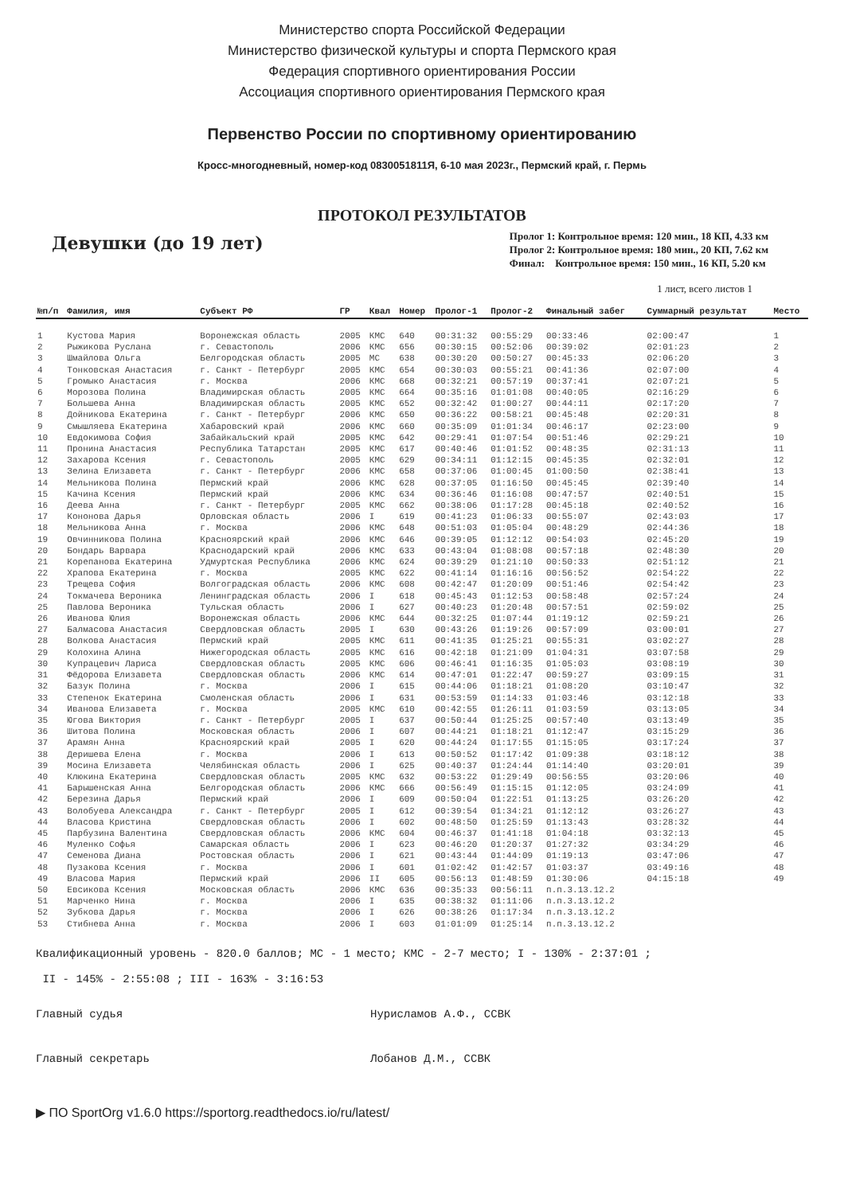Министерство спорта Российской Федерации
Министерство физической культуры и спорта Пермского края
Федерация спортивного ориентирования России
Ассоциация спортивного ориентирования Пермского края
Первенство России по спортивному ориентированию
Кросс-многодневный, номер-код 0830051811Я, 6-10 мая 2023г., Пермский край, г. Пермь
ПРОТОКОЛ РЕЗУЛЬТАТОВ
Девушки (до 19 лет)
Пролог 1: Контрольное время: 120 мин., 18 КП, 4.33 км
Пролог 2: Контрольное время: 180 мин., 20 КП, 7.62 км
Финал: Контрольное время: 150 мин., 16 КП, 5.20 км
1 лист, всего листов 1
| №п/п | Фамилия, имя | Субъект РФ | ГР | Квал | Номер | Пролог-1 | Пролог-2 | Финальный забег | Суммарный результат | Место |
| --- | --- | --- | --- | --- | --- | --- | --- | --- | --- | --- |
| 1 | Кустова Мария | Воронежская область | 2005 | КМС | 640 | 00:31:32 | 00:55:29 | 00:33:46 | 02:00:47 | 1 |
| 2 | Рыжикова Руслана | г. Севастополь | 2006 | КМС | 656 | 00:30:15 | 00:52:06 | 00:39:02 | 02:01:23 | 2 |
| 3 | Шмайлова Ольга | Белгородская область | 2005 | МС | 638 | 00:30:20 | 00:50:27 | 00:45:33 | 02:06:20 | 3 |
| 4 | Тонковская Анастасия | г. Санкт - Петербург | 2005 | КМС | 654 | 00:30:03 | 00:55:21 | 00:41:36 | 02:07:00 | 4 |
| 5 | Громыко Анастасия | г. Москва | 2006 | КМС | 668 | 00:32:21 | 00:57:19 | 00:37:41 | 02:07:21 | 5 |
| 6 | Морозова Полина | Владимирская область | 2005 | КМС | 664 | 00:35:16 | 01:01:08 | 00:40:05 | 02:16:29 | 6 |
| 7 | Большева Анна | Владимирская область | 2005 | КМС | 652 | 00:32:42 | 01:00:27 | 00:44:11 | 02:17:20 | 7 |
| 8 | Дойникова Екатерина | г. Санкт - Петербург | 2006 | КМС | 650 | 00:36:22 | 00:58:21 | 00:45:48 | 02:20:31 | 8 |
| 9 | Смышляева Екатерина | Хабаровский край | 2006 | КМС | 660 | 00:35:09 | 01:01:34 | 00:46:17 | 02:23:00 | 9 |
| 10 | Евдокимова София | Забайкальский край | 2005 | КМС | 642 | 00:29:41 | 01:07:54 | 00:51:46 | 02:29:21 | 10 |
| 11 | Пронина Анастасия | Республика Татарстан | 2005 | КМС | 617 | 00:40:46 | 01:01:52 | 00:48:35 | 02:31:13 | 11 |
| 12 | Захарова Ксения | г. Севастополь | 2005 | КМС | 629 | 00:34:11 | 01:12:15 | 00:45:35 | 02:32:01 | 12 |
| 13 | Зелина Елизавета | г. Санкт - Петербург | 2006 | КМС | 658 | 00:37:06 | 01:00:45 | 01:00:50 | 02:38:41 | 13 |
| 14 | Мельникова Полина | Пермский край | 2006 | КМС | 628 | 00:37:05 | 01:16:50 | 00:45:45 | 02:39:40 | 14 |
| 15 | Качина Ксения | Пермский край | 2006 | КМС | 634 | 00:36:46 | 01:16:08 | 00:47:57 | 02:40:51 | 15 |
| 16 | Деева Анна | г. Санкт - Петербург | 2005 | КМС | 662 | 00:38:06 | 01:17:28 | 00:45:18 | 02:40:52 | 16 |
| 17 | Кононова Дарья | Орловская область | 2006 | I | 619 | 00:41:23 | 01:06:33 | 00:55:07 | 02:43:03 | 17 |
| 18 | Мельникова Анна | г. Москва | 2006 | КМС | 648 | 00:51:03 | 01:05:04 | 00:48:29 | 02:44:36 | 18 |
| 19 | Овчинникова Полина | Красноярский край | 2006 | КМС | 646 | 00:39:05 | 01:12:12 | 00:54:03 | 02:45:20 | 19 |
| 20 | Бондарь Варвара | Краснодарский край | 2006 | КМС | 633 | 00:43:04 | 01:08:08 | 00:57:18 | 02:48:30 | 20 |
| 21 | Корепанова Екатерина | Удмуртская Республика | 2006 | КМС | 624 | 00:39:29 | 01:21:10 | 00:50:33 | 02:51:12 | 21 |
| 22 | Храпова Екатерина | г. Москва | 2005 | КМС | 622 | 00:41:14 | 01:16:16 | 00:56:52 | 02:54:22 | 22 |
| 23 | Трещева София | Волгоградская область | 2006 | КМС | 608 | 00:42:47 | 01:20:09 | 00:51:46 | 02:54:42 | 23 |
| 24 | Токмачева Вероника | Ленинградская область | 2006 | I | 618 | 00:45:43 | 01:12:53 | 00:58:48 | 02:57:24 | 24 |
| 25 | Павлова Вероника | Тульская область | 2006 | I | 627 | 00:40:23 | 01:20:48 | 00:57:51 | 02:59:02 | 25 |
| 26 | Иванова Юлия | Воронежская область | 2006 | КМС | 644 | 00:32:25 | 01:07:44 | 01:19:12 | 02:59:21 | 26 |
| 27 | Балмасова Анастасия | Свердловская область | 2005 | I | 630 | 00:43:26 | 01:19:26 | 00:57:09 | 03:00:01 | 27 |
| 28 | Волкова Анастасия | Пермский край | 2005 | КМС | 611 | 00:41:35 | 01:25:21 | 00:55:31 | 03:02:27 | 28 |
| 29 | Колохина Алина | Нижегородская область | 2005 | КМС | 616 | 00:42:18 | 01:21:09 | 01:04:31 | 03:07:58 | 29 |
| 30 | Купрацевич Лариса | Свердловская область | 2005 | КМС | 606 | 00:46:41 | 01:16:35 | 01:05:03 | 03:08:19 | 30 |
| 31 | Фёдорова Елизавета | Свердловская область | 2006 | КМС | 614 | 00:47:01 | 01:22:47 | 00:59:27 | 03:09:15 | 31 |
| 32 | Базук Полина | г. Москва | 2006 | I | 615 | 00:44:06 | 01:18:21 | 01:08:20 | 03:10:47 | 32 |
| 33 | Степенок Екатерина | Смоленская область | 2006 | I | 631 | 00:53:59 | 01:14:33 | 01:03:46 | 03:12:18 | 33 |
| 34 | Иванова Елизавета | г. Москва | 2005 | КМС | 610 | 00:42:55 | 01:26:11 | 01:03:59 | 03:13:05 | 34 |
| 35 | Югова Виктория | г. Санкт - Петербург | 2005 | I | 637 | 00:50:44 | 01:25:25 | 00:57:40 | 03:13:49 | 35 |
| 36 | Шитова Полина | Московская область | 2006 | I | 607 | 00:44:21 | 01:18:21 | 01:12:47 | 03:15:29 | 36 |
| 37 | Арамян Анна | Красноярский край | 2005 | I | 620 | 00:44:24 | 01:17:55 | 01:15:05 | 03:17:24 | 37 |
| 38 | Деришева Елена | г. Москва | 2006 | I | 613 | 00:50:52 | 01:17:42 | 01:09:38 | 03:18:12 | 38 |
| 39 | Мосина Елизавета | Челябинская область | 2006 | I | 625 | 00:40:37 | 01:24:44 | 01:14:40 | 03:20:01 | 39 |
| 40 | Клюкина Екатерина | Свердловская область | 2005 | КМС | 632 | 00:53:22 | 01:29:49 | 00:56:55 | 03:20:06 | 40 |
| 41 | Барышенская Анна | Белгородская область | 2006 | КМС | 666 | 00:56:49 | 01:15:15 | 01:12:05 | 03:24:09 | 41 |
| 42 | Березина Дарья | Пермский край | 2006 | I | 609 | 00:50:04 | 01:22:51 | 01:13:25 | 03:26:20 | 42 |
| 43 | Волобуева Александра | г. Санкт - Петербург | 2005 | I | 612 | 00:39:54 | 01:34:21 | 01:12:12 | 03:26:27 | 43 |
| 44 | Власова Кристина | Свердловская область | 2006 | I | 602 | 00:48:50 | 01:25:59 | 01:13:43 | 03:28:32 | 44 |
| 45 | Парбузина Валентина | Свердловская область | 2006 | КМС | 604 | 00:46:37 | 01:41:18 | 01:04:18 | 03:32:13 | 45 |
| 46 | Муленко Софья | Самарская область | 2006 | I | 623 | 00:46:20 | 01:20:37 | 01:27:32 | 03:34:29 | 46 |
| 47 | Семенова Диана | Ростовская область | 2006 | I | 621 | 00:43:44 | 01:44:09 | 01:19:13 | 03:47:06 | 47 |
| 48 | Пузакова Ксения | г. Москва | 2006 | I | 601 | 01:02:42 | 01:42:57 | 01:03:37 | 03:49:16 | 48 |
| 49 | Власова Мария | Пермский край | 2006 | II | 605 | 00:56:13 | 01:48:59 | 01:30:06 | 04:15:18 | 49 |
| 50 | Евсикова Ксения | Московская область | 2006 | КМС | 636 | 00:35:33 | 00:56:11 | п.п.3.13.12.2 | | |
| 51 | Марченко Нина | г. Москва | 2006 | I | 635 | 00:38:32 | 01:11:06 | п.п.3.13.12.2 | | |
| 52 | Зубкова Дарья | г. Москва | 2006 | I | 626 | 00:38:26 | 01:17:34 | п.п.3.13.12.2 | | |
| 53 | Стибнева Анна | г. Москва | 2006 | I | 603 | 01:01:09 | 01:25:14 | п.п.3.13.12.2 | | |
Квалификационный уровень - 820.0 баллов; МС - 1 место; КМС - 2-7 место; I - 130% - 2:37:01 ;
II - 145% - 2:55:08 ; III - 163% - 3:16:53
Главный судья Нурисламов А.Ф., ССВК
Главный секретарь Лобанов Д.М., ССВК
▶ ПО SportOrg v1.6.0 https://sportorg.readthedocs.io/ru/latest/